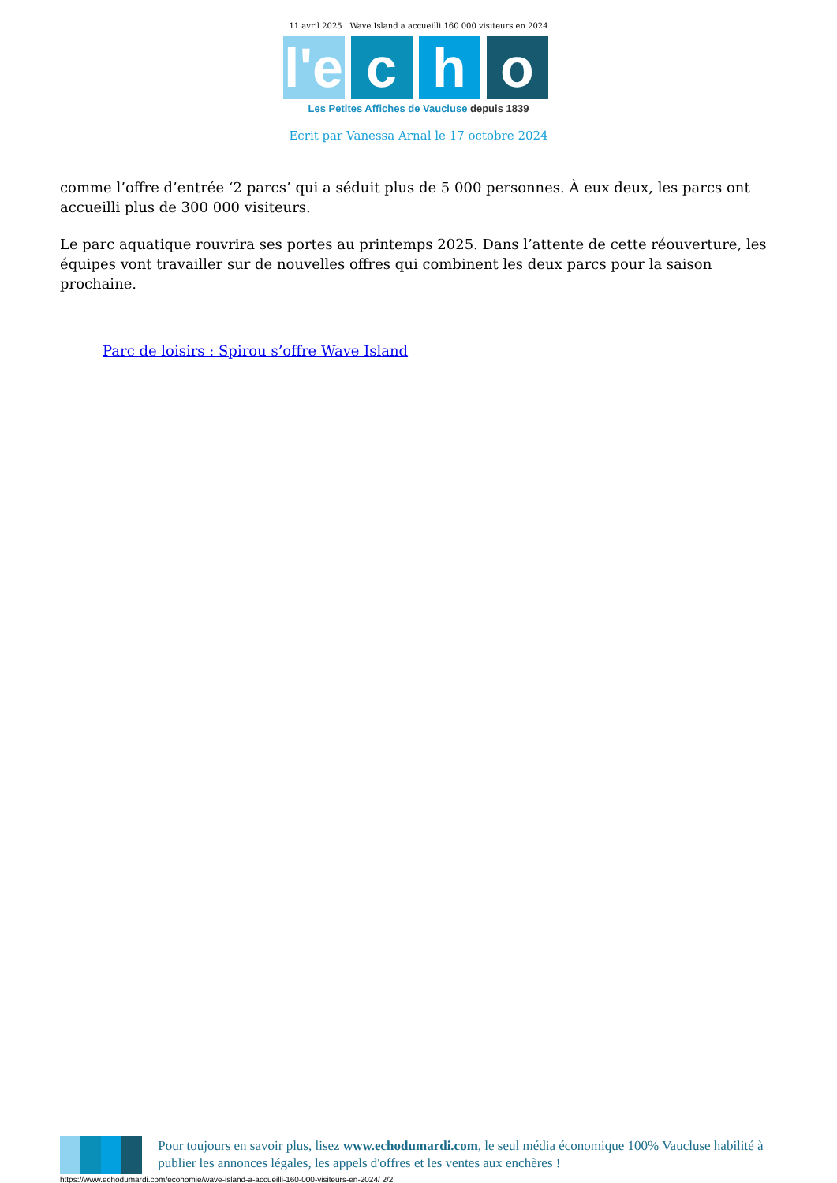11 avril 2025 | Wave Island a accueilli 160 000 visiteurs en 2024
l'e
c h o
Les Petites Affiches de Vaucluse depuis 1839
Ecrit par Vanessa Arnal le 17 octobre 2024
comme l’offre d’entrée ‘2 parcs’ qui a séduit plus de 5 000 personnes. À eux deux, les parcs ont accueilli plus de 300 000 visiteurs.
Le parc aquatique rouvrira ses portes au printemps 2025. Dans l’attente de cette réouverture, les équipes vont travailler sur de nouvelles offres qui combinent les deux parcs pour la saison prochaine.
Parc de loisirs : Spirou s’offre Wave Island
Pour toujours en savoir plus, lisez www.echodumardi.com, le seul média économique 100% Vaucluse habilité à publier les annonces légales, les appels d'offres et les ventes aux enchères !
https://www.echodumardi.com/economie/wave-island-a-accueilli-160-000-visiteurs-en-2024/ 2/2